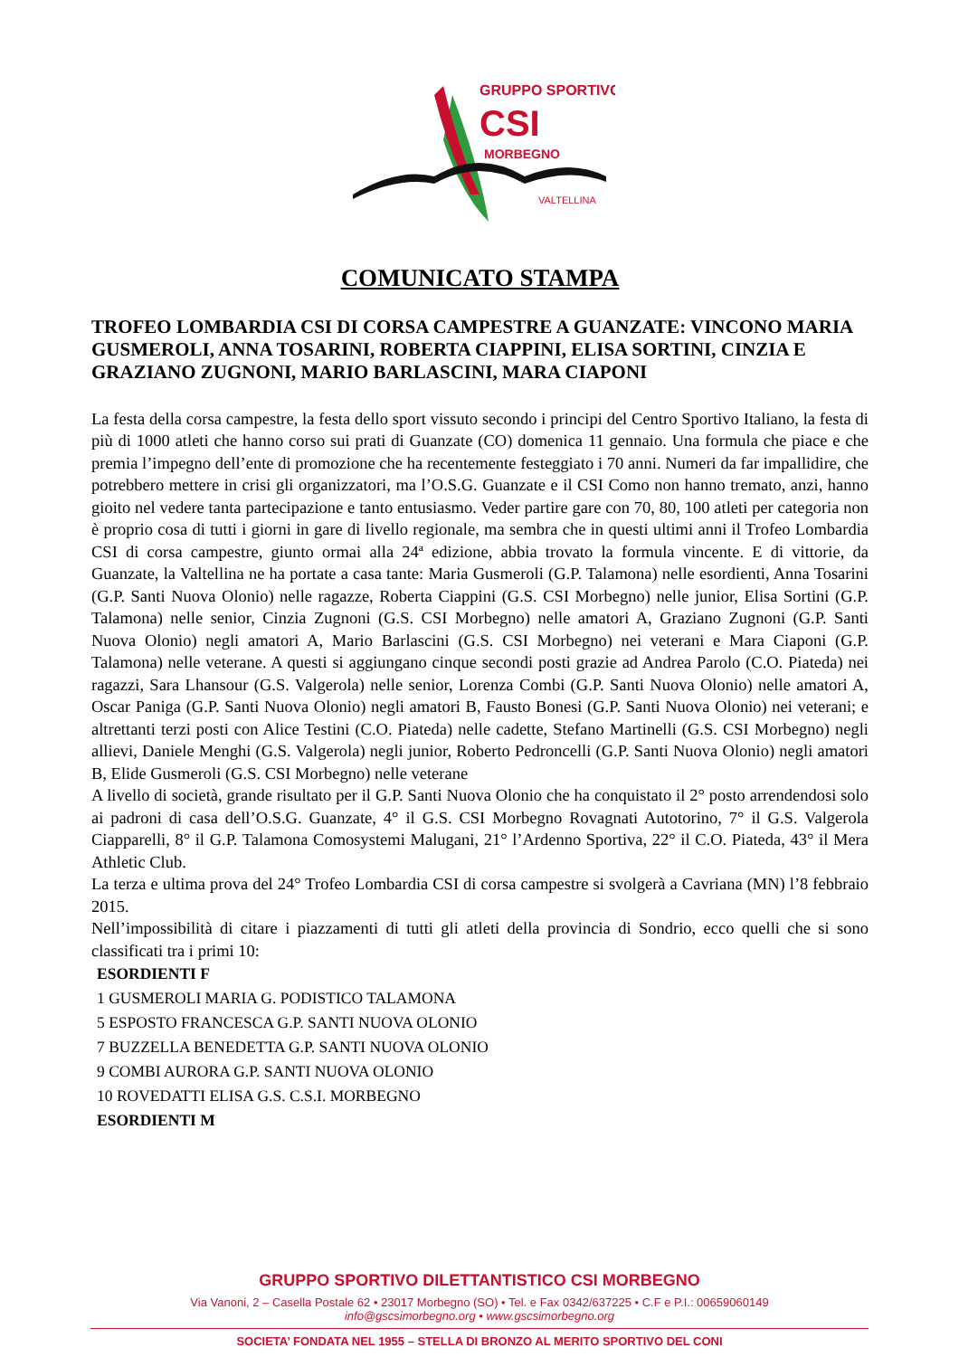GRUPPO SPORTIVO
CSI
MORBEGNO
VALTELLINA
COMUNICATO STAMPA
TROFEO LOMBARDIA CSI DI CORSA CAMPESTRE A GUANZATE: VINCONO MARIA GUSMEROLI, ANNA TOSARINI, ROBERTA CIAPPINI, ELISA SORTINI, CINZIA E GRAZIANO ZUGNONI, MARIO BARLASCINI, MARA CIAPONI
La festa della corsa campestre, la festa dello sport vissuto secondo i principi del Centro Sportivo Italiano, la festa di più di 1000 atleti che hanno corso sui prati di Guanzate (CO) domenica 11 gennaio. Una formula che piace e che premia l’impegno dell’ente di promozione che ha recentemente festeggiato i 70 anni. Numeri da far impallidire, che potrebbero mettere in crisi gli organizzatori, ma l’O.S.G. Guanzate e il CSI Como non hanno tremato, anzi, hanno gioito nel vedere tanta partecipazione e tanto entusiasmo. Veder partire gare con 70, 80, 100 atleti per categoria non è proprio cosa di tutti i giorni in gare di livello regionale, ma sembra che in questi ultimi anni il Trofeo Lombardia CSI di corsa campestre, giunto ormai alla 24ª edizione, abbia trovato la formula vincente. E di vittorie, da Guanzate, la Valtellina ne ha portate a casa tante: Maria Gusmeroli (G.P. Talamona) nelle esordienti, Anna Tosarini (G.P. Santi Nuova Olonio) nelle ragazze, Roberta Ciappini (G.S. CSI Morbegno) nelle junior, Elisa Sortini (G.P. Talamona) nelle senior, Cinzia Zugnoni (G.S. CSI Morbegno) nelle amatori A, Graziano Zugnoni (G.P. Santi Nuova Olonio) negli amatori A, Mario Barlascini (G.S. CSI Morbegno) nei veterani e Mara Ciaponi (G.P. Talamona) nelle veterane. A questi si aggiungano cinque secondi posti grazie ad Andrea Parolo (C.O. Piateda) nei ragazzi, Sara Lhansour (G.S. Valgerola) nelle senior, Lorenza Combi (G.P. Santi Nuova Olonio) nelle amatori A, Oscar Paniga (G.P. Santi Nuova Olonio) negli amatori B, Fausto Bonesi (G.P. Santi Nuova Olonio) nei veterani; e altrettanti terzi posti con Alice Testini (C.O. Piateda) nelle cadette, Stefano Martinelli (G.S. CSI Morbegno) negli allievi, Daniele Menghi (G.S. Valgerola) negli junior, Roberto Pedroncelli (G.P. Santi Nuova Olonio) negli amatori B, Elide Gusmeroli (G.S. CSI Morbegno) nelle veterane
A livello di società, grande risultato per il G.P. Santi Nuova Olonio che ha conquistato il 2° posto arrendendosi solo ai padroni di casa dell’O.S.G. Guanzate, 4° il G.S. CSI Morbegno Rovagnati Autotorino, 7° il G.S. Valgerola Ciapparelli, 8° il G.P. Talamona Comosystemi Malugani, 21° l’Ardenno Sportiva, 22° il C.O. Piateda, 43° il Mera Athletic Club.
La terza e ultima prova del 24° Trofeo Lombardia CSI di corsa campestre si svolgerà a Cavriana (MN) l’8 febbraio 2015.
Nell’impossibilità di citare i piazzamenti di tutti gli atleti della provincia di Sondrio, ecco quelli che si sono classificati tra i primi 10:
ESORDIENTI F
1 GUSMEROLI MARIA G. PODISTICO TALAMONA
5 ESPOSTO FRANCESCA G.P. SANTI NUOVA OLONIO
7 BUZZELLA BENEDETTA G.P. SANTI NUOVA OLONIO
9 COMBI AURORA G.P. SANTI NUOVA OLONIO
10 ROVEDATTI ELISA G.S. C.S.I. MORBEGNO
ESORDIENTI M
GRUPPO SPORTIVO DILETTANTISTICO CSI MORBEGNO
Via Vanoni, 2 – Casella Postale 62 • 23017 Morbegno (SO) • Tel. e Fax 0342/637225 • C.F e P.I.: 00659060149
info@gscsimorbegno.org • www.gscsimorbegno.org
SOCIETA’ FONDATA NEL 1955 – STELLA DI BRONZO AL MERITO SPORTIVO DEL CONI